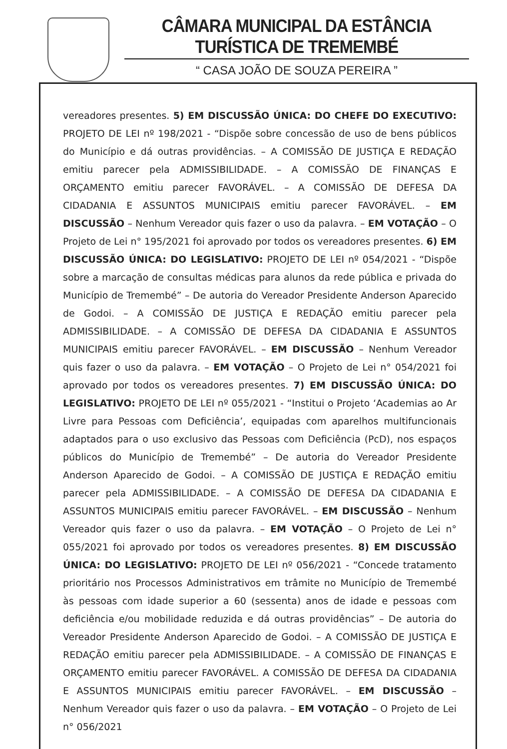CÂMARA MUNICIPAL DA ESTÂNCIA TURÍSTICA DE TREMEMBÉ
“ CASA JOÃO DE SOUZA PEREIRA ”
vereadores presentes. 5) EM DISCUSSÃO ÚNICA: DO CHEFE DO EXECUTIVO: PROJETO DE LEI nº 198/2021 - “Dispõe sobre concessão de uso de bens públicos do Município e dá outras providências. – A COMISSÃO DE JUSTIÇA E REDAÇÃO emitiu parecer pela ADMISSIBILIDADE. – A COMISSÃO DE FINANÇAS E ORÇAMENTO emitiu parecer FAVORÁVEL. – A COMISSÃO DE DEFESA DA CIDADANIA E ASSUNTOS MUNICIPAIS emitiu parecer FAVORÁVEL. – EM DISCUSSÃO – Nenhum Vereador quis fazer o uso da palavra. – EM VOTAÇÃO – O Projeto de Lei n° 195/2021 foi aprovado por todos os vereadores presentes. 6) EM DISCUSSÃO ÚNICA: DO LEGISLATIVO: PROJETO DE LEI nº 054/2021 - “Dispõe sobre a marcação de consultas médicas para alunos da rede pública e privada do Município de Tremembé” – De autoria do Vereador Presidente Anderson Aparecido de Godoi. – A COMISSÃO DE JUSTIÇA E REDAÇÃO emitiu parecer pela ADMISSIBILIDADE. – A COMISSÃO DE DEFESA DA CIDADANIA E ASSUNTOS MUNICIPAIS emitiu parecer FAVORÁVEL. – EM DISCUSSÃO – Nenhum Vereador quis fazer o uso da palavra. – EM VOTAÇÃO – O Projeto de Lei n° 054/2021 foi aprovado por todos os vereadores presentes. 7) EM DISCUSSÃO ÚNICA: DO LEGISLATIVO: PROJETO DE LEI nº 055/2021 - “Institui o Projeto ‘Academias ao Ar Livre para Pessoas com Deficiência’, equipadas com aparelhos multifuncionais adaptados para o uso exclusivo das Pessoas com Deficiência (PcD), nos espaços públicos do Município de Tremembé” – De autoria do Vereador Presidente Anderson Aparecido de Godoi. – A COMISSÃO DE JUSTIÇA E REDAÇÃO emitiu parecer pela ADMISSIBILIDADE. – A COMISSÃO DE DEFESA DA CIDADANIA E ASSUNTOS MUNICIPAIS emitiu parecer FAVORÁVEL. – EM DISCUSSÃO – Nenhum Vereador quis fazer o uso da palavra. – EM VOTAÇÃO – O Projeto de Lei n° 055/2021 foi aprovado por todos os vereadores presentes. 8) EM DISCUSSÃO ÚNICA: DO LEGISLATIVO: PROJETO DE LEI nº 056/2021 - “Concede tratamento prioritário nos Processos Administrativos em trâmite no Município de Tremembé às pessoas com idade superior a 60 (sessenta) anos de idade e pessoas com deficiência e/ou mobilidade reduzida e dá outras providências” – De autoria do Vereador Presidente Anderson Aparecido de Godoi. – A COMISSÃO DE JUSTIÇA E REDAÇÃO emitiu parecer pela ADMISSIBILIDADE. – A COMISSÃO DE FINANÇAS E ORÇAMENTO emitiu parecer FAVORÁVEL. A COMISSÃO DE DEFESA DA CIDADANIA E ASSUNTOS MUNICIPAIS emitiu parecer FAVORÁVEL. – EM DISCUSSÃO – Nenhum Vereador quis fazer o uso da palavra. – EM VOTAÇÃO – O Projeto de Lei n° 056/2021